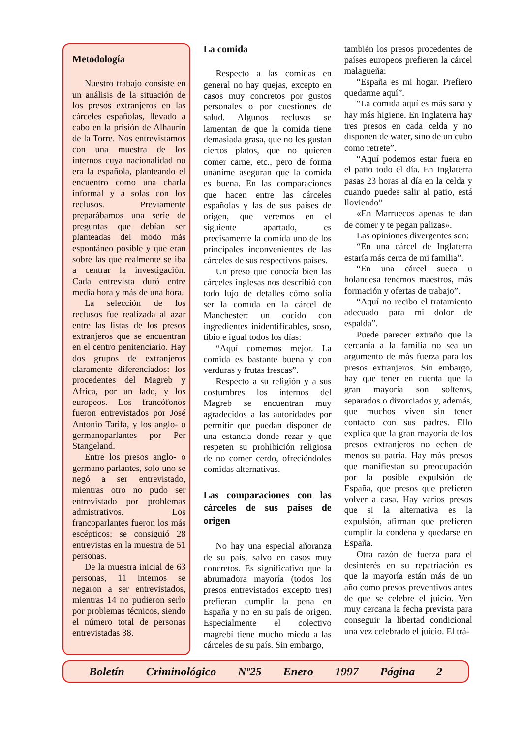Metodología
Nuestro trabajo consiste en un análisis de la situación de los presos extranjeros en las cárceles españolas, llevado a cabo en la prisión de Alhaurín de la Torre. Nos entrevistamos con una muestra de los internos cuya nacionalidad no era la española, planteando el encuentro como una charla informal y a solas con los reclusos. Previamente preparábamos una serie de preguntas que debían ser planteadas del modo más espontáneo posible y que eran sobre las que realmente se iba a centrar la investigación. Cada entrevista duró entre media hora y más de una hora.
La selección de los reclusos fue realizada al azar entre las listas de los presos extranjeros que se encuentran en el centro penitenciario. Hay dos grupos de extranjeros claramente diferenciados: los procedentes del Magreb y Africa, por un lado, y los europeos. Los francófonos fueron entrevistados por José Antonio Tarifa, y los anglo- o germanoparlantes por Per Stangeland.
Entre los presos anglo- o germano parlantes, solo uno se negó a ser entrevistado, mientras otro no pudo ser entrevistado por problemas admistrativos. Los francoparlantes fueron los más escépticos: se consiguió 28 entrevistas en la muestra de 51 personas.
De la muestra inicial de 63 personas, 11 internos se negaron a ser entrevistados, mientras 14 no pudieron serlo por problemas técnicos, siendo el número total de personas entrevistadas 38.
La comida
Respecto a las comidas en general no hay quejas, excepto en casos muy concretos por gustos personales o por cuestiones de salud. Algunos reclusos se lamentan de que la comida tiene demasiada grasa, que no les gustan ciertos platos, que no quieren comer carne, etc., pero de forma unánime aseguran que la comida es buena. En las comparaciones que hacen entre las cárceles españolas y las de sus países de origen, que veremos en el siguiente apartado, es precisamente la comida uno de los principales inconvenientes de las cárceles de sus respectivos países.
Un preso que conocía bien las cárceles inglesas nos describió con todo lujo de detalles cómo solía ser la comida en la cárcel de Manchester: un cocido con ingredientes inidentificables, soso, tibio e igual todos los días:
“Aquí comemos mejor. La comida es bastante buena y con verduras y frutas frescas”.
Respecto a su religión y a sus costumbres los internos del Magreb se encuentran muy agradecidos a las autoridades por permitir que puedan disponer de una estancia donde rezar y que respeten su prohibición religiosa de no comer cerdo, ofreciéndoles comidas alternativas.
Las comparaciones con las cárceles de sus paises de origen
No hay una especial añoranza de su país, salvo en casos muy concretos. Es significativo que la abrumadora mayoría (todos los presos entrevistados excepto tres) prefieran cumplir la pena en España y no en su país de origen. Especialmente el colectivo magrebí tiene mucho miedo a las cárceles de su país. Sin embargo,
también los presos procedentes de países europeos prefieren la cárcel malagueña:
“España es mi hogar. Prefiero quedarme aquí”.
“La comida aquí es más sana y hay más higiene. En Inglaterra hay tres presos en cada celda y no disponen de water, sino de un cubo como retrete”.
“Aquí podemos estar fuera en el patio todo el día. En Inglaterra pasas 23 horas al día en la celda y cuando puedes salir al patio, está lloviendo”
«En Marruecos apenas te dan de comer y te pegan palizas».
Las opiniones divergentes son:
“En una cárcel de Inglaterra estaría más cerca de mi familia”.
“En una cárcel sueca u holandesa tenemos maestros, más formación y ofertas de trabajo”.
“Aquí no recibo el tratamiento adecuado para mi dolor de espalda”.
Puede parecer extraño que la cercanía a la familia no sea un argumento de más fuerza para los presos extranjeros. Sin embargo, hay que tener en cuenta que la gran mayoría son solteros, separados o divorciados y, además, que muchos viven sin tener contacto con sus padres. Ello explica que la gran mayoría de los presos extranjeros no echen de menos su patria. Hay más presos que manifiestan su preocupación por la posible expulsión de España, que presos que prefieren volver a casa. Hay varios presos que si la alternativa es la expulsión, afirman que prefieren cumplir la condena y quedarse en España.
Otra razón de fuerza para el desinterés en su repatriación es que la mayoría están más de un año como presos preventivos antes de que se celebre el juicio. Ven muy cercana la fecha prevista para conseguir la libertad condicional una vez celebrado el juicio. El trá-
Boletín Criminológico Nº25 Enero 1997 Página 2